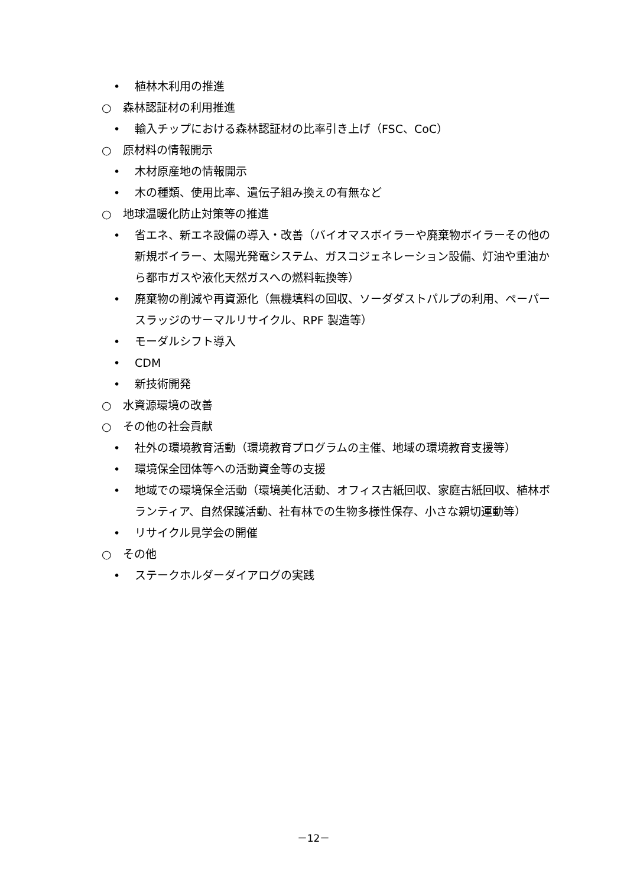• 植林木利用の推進
○ 森林認証材の利用推進
• 輸入チップにおける森林認証材の比率引き上げ（FSC、CoC）
○ 原材料の情報開示
• 木材原産地の情報開示
• 木の種類、使用比率、遺伝子組み換えの有無など
○ 地球温暖化防止対策等の推進
• 省エネ、新エネ設備の導入・改善（バイオマスボイラーや廃棄物ボイラーその他の新規ボイラー、太陽光発電システム、ガスコジェネレーション設備、灯油や重油から都市ガスや液化天然ガスへの燃料転換等）
• 廃棄物の削減や再資源化（無機填料の回収、ソーダダストパルプの利用、ペーパースラッジのサーマルリサイクル、RPF 製造等）
• モーダルシフト導入
• CDM
• 新技術開発
○ 水資源環境の改善
○ その他の社会貢献
• 社外の環境教育活動（環境教育プログラムの主催、地域の環境教育支援等）
• 環境保全団体等への活動資金等の支援
• 地域での環境保全活動（環境美化活動、オフィス古紙回収、家庭古紙回収、植林ボランティア、自然保護活動、社有林での生物多様性保存、小さな親切運動等）
• リサイクル見学会の開催
○ その他
• ステークホルダーダイアログの実践
－12－